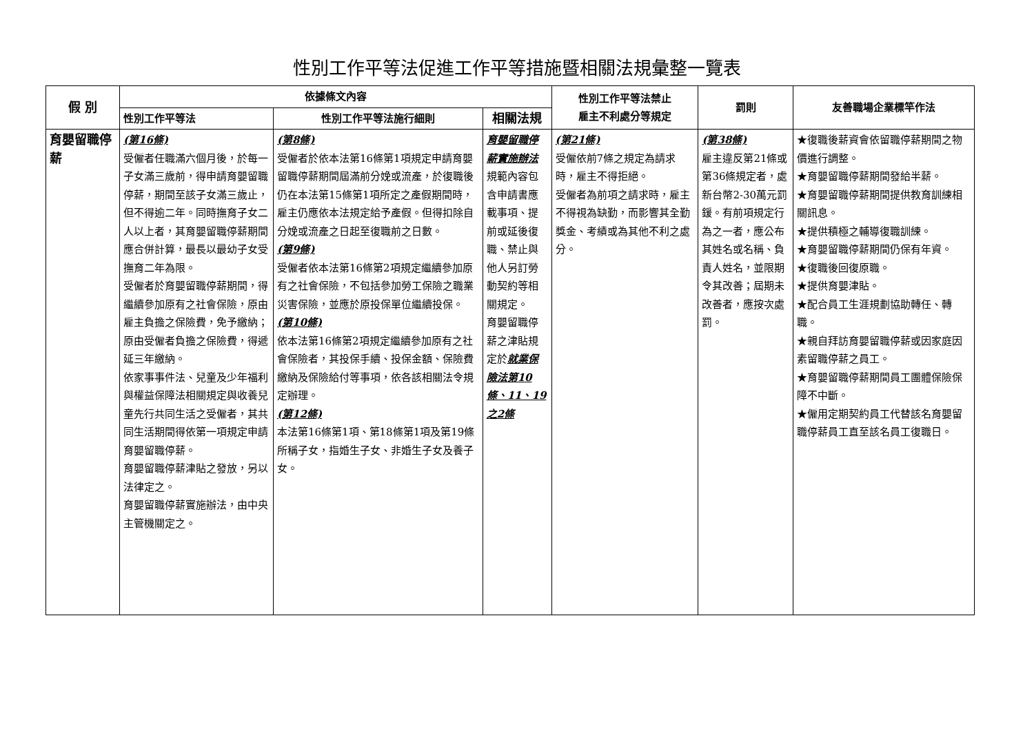性別工作平等法促進工作平等措施暨相關法規彙整一覽表
| 假 別 | 依據條文內容 | | | 性別工作平等法禁止 雇主不利處分等規定 | 罰則 | 友善職場企業標竿作法 |
| --- | --- | --- | --- | --- | --- | --- |
| | 性別工作平等法 | 性別工作平等法施行細則 | 相關法規 | | | |
| 育嬰留職停薪 | (第16條) 受僱者任職滿六個月後，於每一子女滿三歲前，得申請育嬰留職停薪，期間至該子女滿三歲止，但不得逾二年。同時撫育子女二人以上者，其育嬰留職停薪期間應合併計算，最長以最幼子女受撫育二年為限。 受僱者於育嬰留職停薪期間，得繼續參加原有之社會保險，原由雇主負擔之保險費，免予繳納；原由受僱者負擔之保險費，得遞延三年繳納。 依家事事件法、兒童及少年福利與權益保障法相關規定與收養兒童先行共同生活之受僱者，其共同生活期間得依第一項規定申請育嬰留職停薪。 育嬰留職停薪津貼之發放，另以法律定之。 育嬰留職停薪實施辦法，由中央主管機關定之。 | (第8條) 受僱者於依本法第16條第1項規定申請育嬰留職停薪期間屆滿前分娩或流產，於復職後仍在本法第15條第1項所定之產假期間時，雇主仍應依本法規定給予產假。但得扣除自分娩或流產之日起至復職前之日數。 (第9條) 受僱者依本法第16條第2項規定繼續參加原有之社會保險，不包括參加勞工保險之職業災害保險，並應於原投保單位繼續投保。 (第10條) 依本法第16條第2項規定繼續參加原有之社會保險者，其投保手續、投保金額、保險費繳納及保險給付等事項，依各該相關法令規定辦理。 (第12條) 本法第16條第1項、第18條第1項及第19條所稱子女，指婚生子女、非婚生子女及養子女。 | 育嬰留職停薪實施辦法 規範內容包含申請書應載事項、提前或延後復職、禁止與他人另訂勞動契約等相關規定。 育嬰留職停薪之津貼規定於 就業保險法 第10條、11、19之2條 | (第21條) 受僱依前7條之規定為請求時，雇主不得拒絕。 受僱者為前項之請求時，雇主不得視為缺勤，而影響其全勤獎金、考績或為其他不利之處分。 | (第38條) 雇主違反第21條或第36條規定者，處新台幣2-30萬元罰鍰。有前項規定行為之一者，應公布其姓名或名稱、負責人姓名，並限期令其改善；屆期未改善者，應按次處罰。 | ★復職後薪資會依留職停薪期間之物價進行調整。 ★育嬰留職停薪期間發給半薪。 ★育嬰留職停薪期間提供教育訓練相關訊息。 ★提供積極之輔導復職訓練。 ★育嬰留職停薪期間仍保有年資。 ★復職後回復原職。 ★提供育嬰津貼。 ★配合員工生涯規劃協助轉任、轉職。 ★親自拜訪育嬰留職停薪或因家庭因素留職停薪之員工。 ★育嬰留職停薪期間員工團體保險保障不中斷。 ★僱用定期契約員工代替該名育嬰留職停薪員工直至該名員工復職日。 |